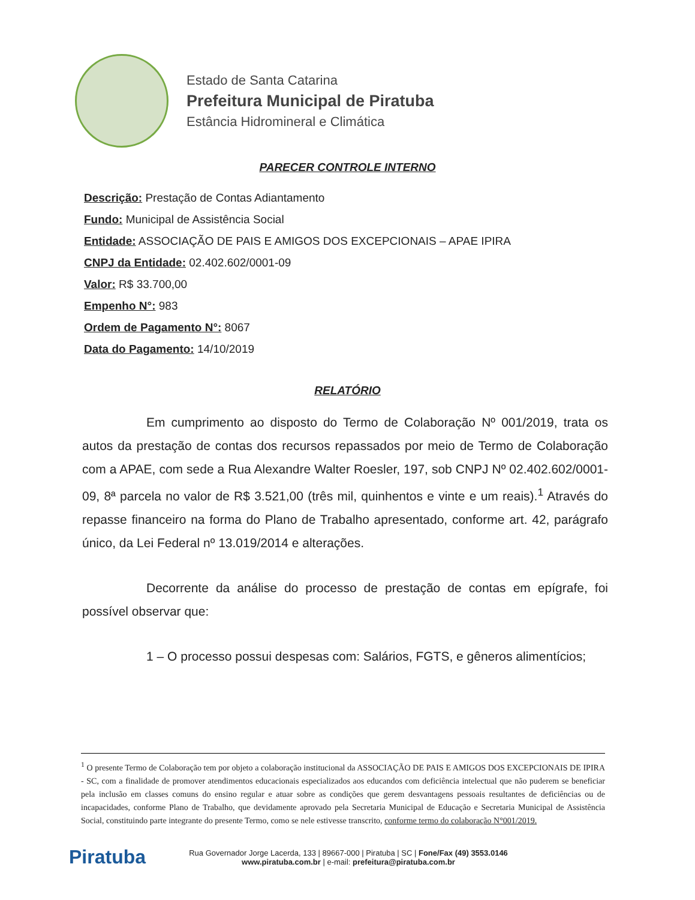Estado de Santa Catarina
Prefeitura Municipal de Piratuba
Estância Hidromineral e Climática
PARECER CONTROLE INTERNO
Descrição: Prestação de Contas Adiantamento
Fundo: Municipal de Assistência Social
Entidade: ASSOCIAÇÃO DE PAIS E AMIGOS DOS EXCEPCIONAIS – APAE IPIRA
CNPJ da Entidade: 02.402.602/0001-09
Valor: R$ 33.700,00
Empenho N°: 983
Ordem de Pagamento N°: 8067
Data do Pagamento: 14/10/2019
RELATÓRIO
Em cumprimento ao disposto do Termo de Colaboração Nº 001/2019, trata os autos da prestação de contas dos recursos repassados por meio de Termo de Colaboração com a APAE, com sede a Rua Alexandre Walter Roesler, 197, sob CNPJ Nº 02.402.602/0001-09, 8ª parcela no valor de R$ 3.521,00 (três mil, quinhentos e vinte e um reais).<sup>1</sup> Através do repasse financeiro na forma do Plano de Trabalho apresentado, conforme art. 42, parágrafo único, da Lei Federal nº 13.019/2014 e alterações.
Decorrente da análise do processo de prestação de contas em epígrafe, foi possível observar que:
1 – O processo possui despesas com: Salários, FGTS, e gêneros alimentícios;
<sup>1</sup> O presente Termo de Colaboração tem por objeto a colaboração institucional da ASSOCIAÇÃO DE PAIS E AMIGOS DOS EXCEPCIONAIS DE IPIRA - SC, com a finalidade de promover atendimentos educacionais especializados aos educandos com deficiência intelectual que não puderem se beneficiar pela inclusão em classes comuns do ensino regular e atuar sobre as condições que gerem desvantagens pessoais resultantes de deficiências ou de incapacidades, conforme Plano de Trabalho, que devidamente aprovado pela Secretaria Municipal de Educação e Secretaria Municipal de Assistência Social, constituindo parte integrante do presente Termo, como se nele estivesse transcrito, conforme termo do colaboração N°001/2019.
Piratuba
Rua Governador Jorge Lacerda, 133 | 89667-000 | Piratuba | SC | Fone/Fax (49) 3553.0146
www.piratuba.com.br | e-mail: prefeitura@piratuba.com.br